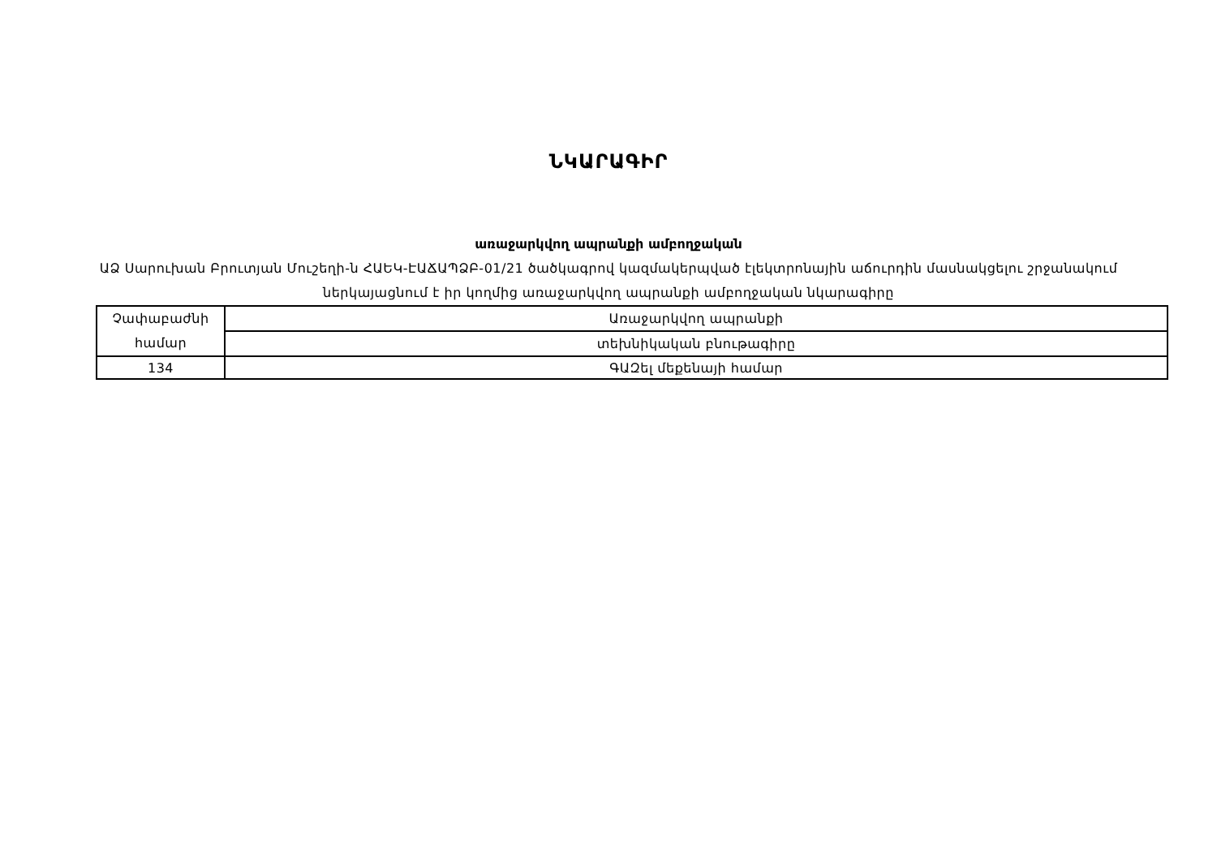ՆԿԱՐԱԳԻՐ
առաջարկվող ապրանքի ամբողջական
ԱՁ Սարուխան Բրուտյան Մուշեղի-ն ՀԱԵԿ-ԷԱՃԱՊՁԲ-01/21 ծածկագրով կազմակերպված էլեկտրոնային աճուրդին մասնակցելու շրջանակում ներկայացնում է իր կողմից առաջարկվող ապրանքի ամբողջական նկարագիրը
| Չափաբաժնի համար | Առաջարկվող ապրանքի |
| | տեխնիկական բնութագիրը |
| 134 | ԳԱԶել մեքենայի համար |